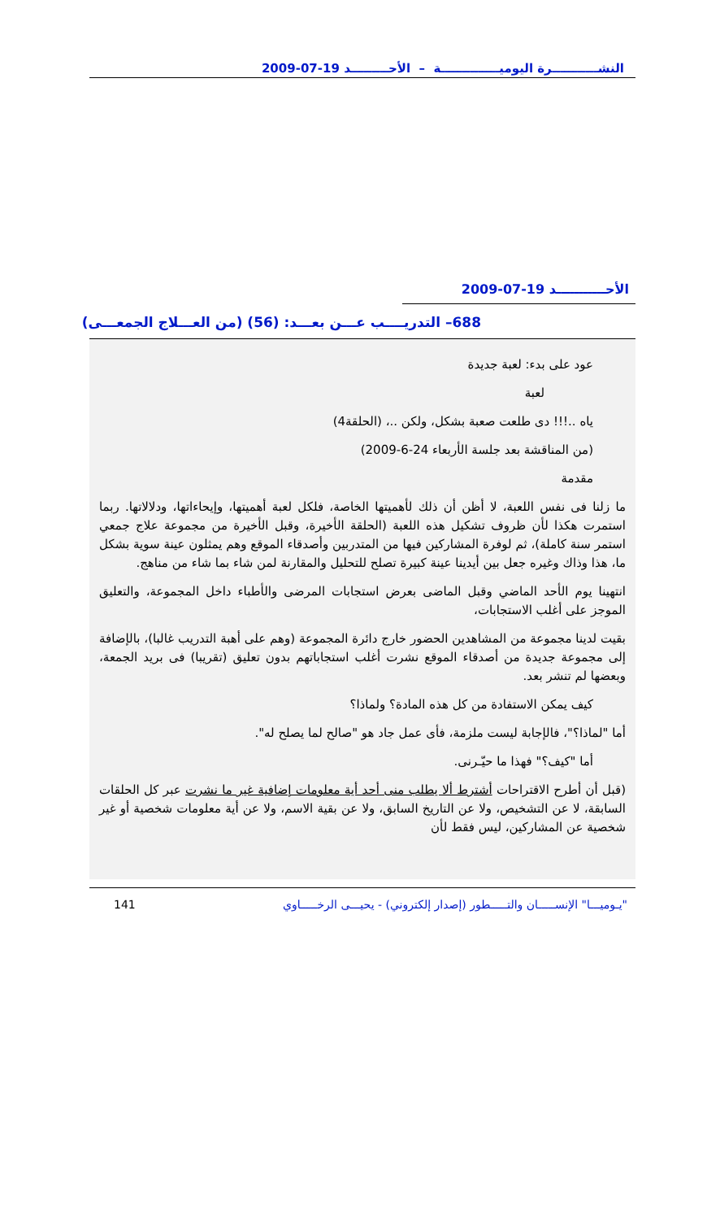النشـــــــــــرة اليوميــــــــــــــة – الأحـــــــــد 19-07-2009
الأحـــــــــــد 19-07-2009
688– التدريــــب عـــن بعـــد: (56) (من العـــلاج الجمعـــى)
عود على بدء: لعبة جديدة
لعبة
ياه ..!!! دى طلعت صعبة بشكل، ولكن ..، (الحلقة4)
(من المناقشة بعد جلسة الأربعاء 24-6-2009)
مقدمة
ما زلنا فى نفس اللعبة، لا أظن أن ذلك لأهميتها الخاصة، فلكل لعبة أهميتها، وإيحاءاتها، ودلالاتها. ربما استمرت هكذا لأن ظروف تشكيل هذه اللعبة (الحلقة الأخيرة، وقبل الأخيرة من مجموعة علاج جمعي استمر سنة كاملة)، ثم لوفرة المشاركين فيها من المتدربين وأصدقاء الموقع وهم يمثلون عينة سوية بشكل ما، هذا وذاك وغيره جعل بين أيدينا عينة كبيرة تصلح للتحليل والمقارنة لمن شاء بما شاء من مناهج.
انتهينا يوم الأحد الماضي وقبل الماضى بعرض استجابات المرضى والأطباء داخل المجموعة، والتعليق الموجز على أغلب الاستجابات،
بقيت لدينا مجموعة من المشاهدين الحضور خارج دائرة المجموعة (وهم على أهبة التدريب غالبا)، بالإضافة إلى مجموعة جديدة من أصدقاء الموقع نشرت أغلب استجاباتهم بدون تعليق (تقريبا) فى بريد الجمعة، وبعضها لم تنشر بعد.
كيف يمكن الاستفادة من كل هذه المادة؟ ولماذا؟
أما "لماذا؟"، فالإجابة ليست ملزمة، فأى عمل جاد هو "صالح لما يصلح له".
أما "كيف؟" فهذا ما حيّـرنى.
(قبل أن أطرح الاقتراحات أشترط ألا يطلب منى أحد أية معلومات إضافية غير ما نشرت عبر كل الحلقات السابقة، لا عن التشخيص، ولا عن التاريخ السابق، ولا عن بقية الاسم، ولا عن أية معلومات شخصية أو غير شخصية عن المشاركين، ليس فقط لأن
"يـوميـــا" الإنســـــان والتـــــطور (إصدار إلكتروني) - يحيـــى الرخـــــاوي 141